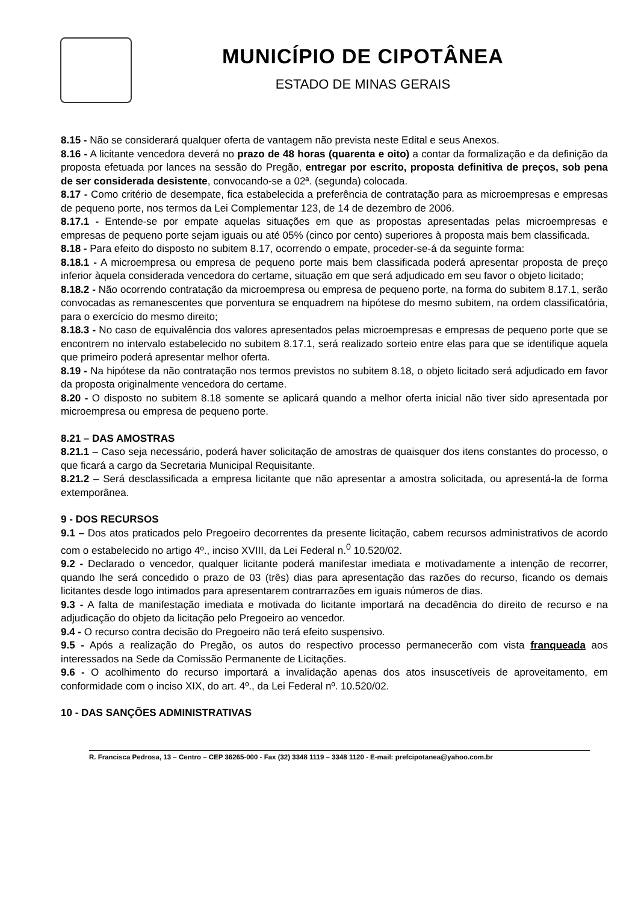MUNICÍPIO DE CIPOTÂNEA
ESTADO DE MINAS GERAIS
8.15 - Não se considerará qualquer oferta de vantagem não prevista neste Edital e seus Anexos.
8.16 - A licitante vencedora deverá no prazo de 48 horas (quarenta e oito) a contar da formalização e da definição da proposta efetuada por lances na sessão do Pregão, entregar por escrito, proposta definitiva de preços, sob pena de ser considerada desistente, convocando-se a 02ª. (segunda) colocada.
8.17 - Como critério de desempate, fica estabelecida a preferência de contratação para as microempresas e empresas de pequeno porte, nos termos da Lei Complementar 123, de 14 de dezembro de 2006.
8.17.1 - Entende-se por empate aquelas situações em que as propostas apresentadas pelas microempresas e empresas de pequeno porte sejam iguais ou até 05% (cinco por cento) superiores à proposta mais bem classificada.
8.18 - Para efeito do disposto no subitem 8.17, ocorrendo o empate, proceder-se-á da seguinte forma:
8.18.1 - A microempresa ou empresa de pequeno porte mais bem classificada poderá apresentar proposta de preço inferior àquela considerada vencedora do certame, situação em que será adjudicado em seu favor o objeto licitado;
8.18.2 - Não ocorrendo contratação da microempresa ou empresa de pequeno porte, na forma do subitem 8.17.1, serão convocadas as remanescentes que porventura se enquadrem na hipótese do mesmo subitem, na ordem classificatória, para o exercício do mesmo direito;
8.18.3 - No caso de equivalência dos valores apresentados pelas microempresas e empresas de pequeno porte que se encontrem no intervalo estabelecido no subitem 8.17.1, será realizado sorteio entre elas para que se identifique aquela que primeiro poderá apresentar melhor oferta.
8.19 - Na hipótese da não contratação nos termos previstos no subitem 8.18, o objeto licitado será adjudicado em favor da proposta originalmente vencedora do certame.
8.20 - O disposto no subitem 8.18 somente se aplicará quando a melhor oferta inicial não tiver sido apresentada por microempresa ou empresa de pequeno porte.
8.21 – DAS AMOSTRAS
8.21.1 – Caso seja necessário, poderá haver solicitação de amostras de quaisquer dos itens constantes do processo, o que ficará a cargo da Secretaria Municipal Requisitante.
8.21.2 – Será desclassificada a empresa licitante que não apresentar a amostra solicitada, ou apresentá-la de forma extemporânea.
9 - DOS RECURSOS
9.1 – Dos atos praticados pelo Pregoeiro decorrentes da presente licitação, cabem recursos administrativos de acordo com o estabelecido no artigo 4º., inciso XVIII, da Lei Federal n.<sup>0</sup> 10.520/02.
9.2 - Declarado o vencedor, qualquer licitante poderá manifestar imediata e motivadamente a intenção de recorrer, quando lhe será concedido o prazo de 03 (três) dias para apresentação das razões do recurso, ficando os demais licitantes desde logo intimados para apresentarem contrarrazões em iguais números de dias.
9.3 - A falta de manifestação imediata e motivada do licitante importará na decadência do direito de recurso e na adjudicação do objeto da licitação pelo Pregoeiro ao vencedor.
9.4 - O recurso contra decisão do Pregoeiro não terá efeito suspensivo.
9.5 - Após a realização do Pregão, os autos do respectivo processo permanecerão com vista franqueada aos interessados na Sede da Comissão Permanente de Licitações.
9.6 - O acolhimento do recurso importará a invalidação apenas dos atos insuscetíveis de aproveitamento, em conformidade com o inciso XIX, do art. 4º., da Lei Federal nº. 10.520/02.
10 - DAS SANÇÕES ADMINISTRATIVAS
R. Francisca Pedrosa, 13 – Centro – CEP 36265-000 - Fax (32) 3348 1119 – 3348 1120 - E-mail: prefcipotanea@yahoo.com.br